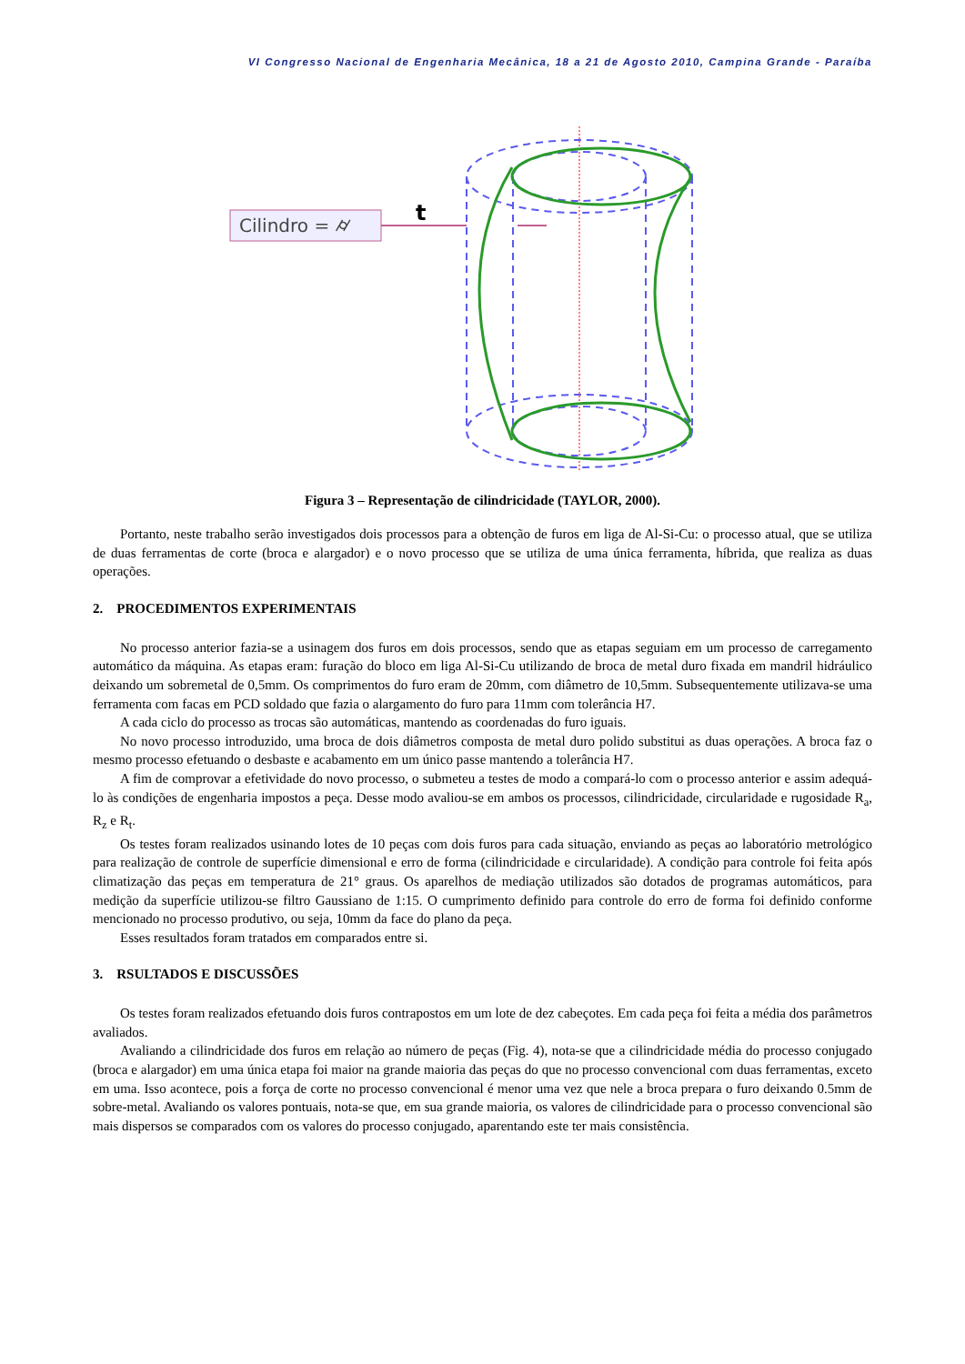VI Congresso Nacional de Engenharia Mecânica, 18 a 21 de Agosto 2010, Campina Grande - Paraíba
Cilindro = ⌭
t
Figura 3 – Representação de cilindricidade (TAYLOR, 2000).
Portanto, neste trabalho serão investigados dois processos para a obtenção de furos em liga de Al-Si-Cu: o processo atual, que se utiliza de duas ferramentas de corte (broca e alargador) e o novo processo que se utiliza de uma única ferramenta, híbrida, que realiza as duas operações.
2. PROCEDIMENTOS EXPERIMENTAIS
No processo anterior fazia-se a usinagem dos furos em dois processos, sendo que as etapas seguiam em um processo de carregamento automático da máquina. As etapas eram: furação do bloco em liga Al-Si-Cu utilizando de broca de metal duro fixada em mandril hidráulico deixando um sobremetal de 0,5mm. Os comprimentos do furo eram de 20mm, com diâmetro de 10,5mm. Subsequentemente utilizava-se uma ferramenta com facas em PCD soldado que fazia o alargamento do furo para 11mm com tolerância H7.
A cada ciclo do processo as trocas são automáticas, mantendo as coordenadas do furo iguais.
No novo processo introduzido, uma broca de dois diâmetros composta de metal duro polido substitui as duas operações. A broca faz o mesmo processo efetuando o desbaste e acabamento em um único passe mantendo a tolerância H7.
A fim de comprovar a efetividade do novo processo, o submeteu a testes de modo a compará-lo com o processo anterior e assim adequá-lo às condições de engenharia impostos a peça. Desse modo avaliou-se em ambos os processos, cilindricidade, circularidade e rugosidade R<sub>a</sub>, R<sub>z</sub> e R<sub>t</sub>.
Os testes foram realizados usinando lotes de 10 peças com dois furos para cada situação, enviando as peças ao laboratório metrológico para realização de controle de superfície dimensional e erro de forma (cilindricidade e circularidade). A condição para controle foi feita após climatização das peças em temperatura de 21° graus. Os aparelhos de mediação utilizados são dotados de programas automáticos, para medição da superfície utilizou-se filtro Gaussiano de 1:15. O cumprimento definido para controle do erro de forma foi definido conforme mencionado no processo produtivo, ou seja, 10mm da face do plano da peça.
Esses resultados foram tratados em comparados entre si.
3. RSULTADOS E DISCUSSÕES
Os testes foram realizados efetuando dois furos contrapostos em um lote de dez cabeçotes. Em cada peça foi feita a média dos parâmetros avaliados.
Avaliando a cilindricidade dos furos em relação ao número de peças (Fig. 4), nota-se que a cilindricidade média do processo conjugado (broca e alargador) em uma única etapa foi maior na grande maioria das peças do que no processo convencional com duas ferramentas, exceto em uma. Isso acontece, pois a força de corte no processo convencional é menor uma vez que nele a broca prepara o furo deixando 0.5mm de sobre-metal. Avaliando os valores pontuais, nota-se que, em sua grande maioria, os valores de cilindricidade para o processo convencional são mais dispersos se comparados com os valores do processo conjugado, aparentando este ter mais consistência.